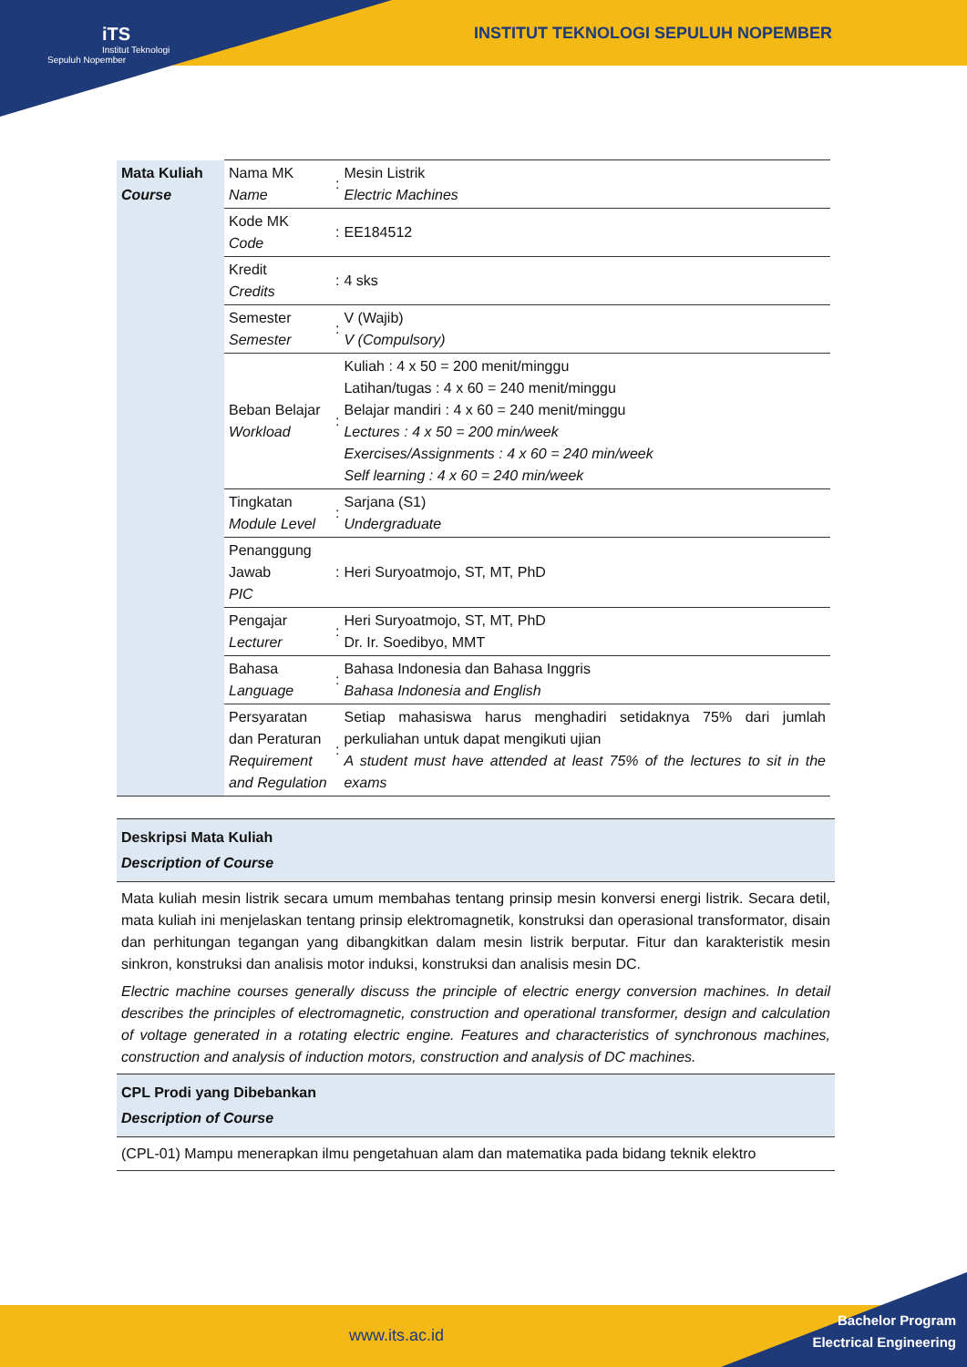iTS
Institut Teknologi Sepuluh Nopember
INSTITUT TEKNOLOGI SEPULUH NOPEMBER
| Mata Kuliah Course | Nama MK Name | : | Mesin Listrik Electric Machines |
| | Kode MK Code | : | EE184512 |
| | Kredit Credits | : | 4 sks |
| | Semester Semester | : | V (Wajib) V (Compulsory) |
| | Beban Belajar Workload | : | Kuliah : 4 x 50 = 200 menit/minggu Latihan/tugas : 4 x 60 = 240 menit/minggu Belajar mandiri : 4 x 60 = 240 menit/minggu Lectures : 4 x 50 = 200 min/week Exercises/Assignments : 4 x 60 = 240 min/week Self learning : 4 x 60 = 240 min/week |
| | Tingkatan Module Level | : | Sarjana (S1) Undergraduate |
| | Penanggung Jawab PIC | : | Heri Suryoatmojo, ST, MT, PhD |
| | Pengajar Lecturer | : | Heri Suryoatmojo, ST, MT, PhD Dr. Ir. Soedibyo, MMT |
| | Bahasa Language | : | Bahasa Indonesia dan Bahasa Inggris Bahasa Indonesia and English |
| | Persyaratan dan Peraturan Requirement and Regulation | : | Setiap mahasiswa harus menghadiri setidaknya 75% dari jumlah perkuliahan untuk dapat mengikuti ujian A student must have attended at least 75% of the lectures to sit in the exams |
Deskripsi Mata Kuliah
Description of Course
Mata kuliah mesin listrik secara umum membahas tentang prinsip mesin konversi energi listrik. Secara detil, mata kuliah ini menjelaskan tentang prinsip elektromagnetik, konstruksi dan operasional transformator, disain dan perhitungan tegangan yang dibangkitkan dalam mesin listrik berputar. Fitur dan karakteristik mesin sinkron, konstruksi dan analisis motor induksi, konstruksi dan analisis mesin DC.
Electric machine courses generally discuss the principle of electric energy conversion machines. In detail describes the principles of electromagnetic, construction and operational transformer, design and calculation of voltage generated in a rotating electric engine. Features and characteristics of synchronous machines, construction and analysis of induction motors, construction and analysis of DC machines.
CPL Prodi yang Dibebankan
Description of Course
(CPL-01) Mampu menerapkan ilmu pengetahuan alam dan matematika pada bidang teknik elektro
www.its.ac.id
Bachelor Program
Electrical Engineering